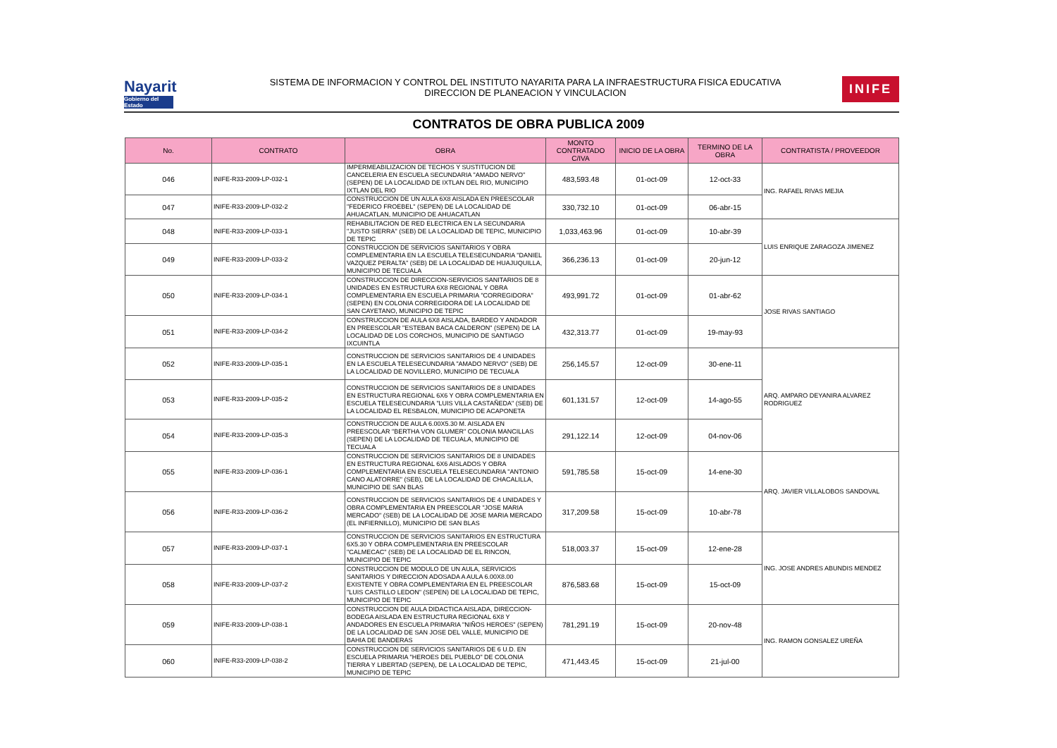Nayarit
Gobierno del Estado
SISTEMA DE INFORMACION Y CONTROL DEL INSTITUTO NAYARITA PARA LA INFRAESTRUCTURA FISICA EDUCATIVA
DIRECCION DE PLANEACION Y VINCULACION
INIFE
CONTRATOS DE OBRA PUBLICA 2009
| No. | CONTRATO | OBRA | MONTO CONTRATADO C/IVA | INICIO DE LA OBRA | TERMINO DE LA OBRA | CONTRATISTA / PROVEEDOR |
| --- | --- | --- | --- | --- | --- | --- |
| 046 | INIFE-R33-2009-LP-032-1 | IMPERMEABILIZACION DE TECHOS Y SUSTITUCION DE CANCELERIA EN ESCUELA SECUNDARIA "AMADO NERVO" (SEPEN) DE LA LOCALIDAD DE IXTLAN DEL RIO, MUNICIPIO IXTLAN DEL RIO | 483,593.48 | 01-oct-09 | 12-oct-33 | ING. RAFAEL RIVAS MEJIA |
| 047 | INIFE-R33-2009-LP-032-2 | CONSTRUCCION DE UN AULA 6X8 AISLADA EN PREESCOLAR "FEDERICO FROEBEL" (SEPEN) DE LA LOCALIDAD DE AHUACATLAN, MUNICIPIO DE AHUACATLAN | 330,732.10 | 01-oct-09 | 06-abr-15 | |
| 048 | INIFE-R33-2009-LP-033-1 | REHABILITACION DE RED ELECTRICA EN LA SECUNDARIA "JUSTO SIERRA" (SEB) DE LA LOCALIDAD DE TEPIC, MUNICIPIO DE TEPIC | 1,033,463.96 | 01-oct-09 | 10-abr-39 | LUIS ENRIQUE ZARAGOZA JIMENEZ |
| 049 | INIFE-R33-2009-LP-033-2 | CONSTRUCCION DE SERVICIOS SANITARIOS Y OBRA COMPLEMENTARIA EN LA ESCUELA TELESECUNDARIA "DANIEL VAZQUEZ PERALTA" (SEB) DE LA LOCALIDAD DE HUAJUQUILLA, MUNICIPIO DE TECUALA | 366,236.13 | 01-oct-09 | 20-jun-12 | |
| 050 | INIFE-R33-2009-LP-034-1 | CONSTRUCCION DE DIRECCION-SERVICIOS SANITARIOS DE 8 UNIDADES EN ESTRUCTURA 6X8 REGIONAL Y OBRA COMPLEMENTARIA EN ESCUELA PRIMARIA "CORREGIDORA" (SEPEN) EN COLONIA CORREGIDORA DE LA LOCALIDAD DE SAN CAYETANO, MUNICIPIO DE TEPIC | 493,991.72 | 01-oct-09 | 01-abr-62 | JOSE RIVAS SANTIAGO |
| 051 | INIFE-R33-2009-LP-034-2 | CONSTRUCCION DE AULA 6X8 AISLADA, BARDEO Y ANDADOR EN PREESCOLAR "ESTEBAN BACA CALDERON" (SEPEN) DE LA LOCALIDAD DE LOS CORCHOS, MUNICIPIO DE SANTIAGO IXCUINTLA | 432,313.77 | 01-oct-09 | 19-may-93 | |
| 052 | INIFE-R33-2009-LP-035-1 | CONSTRUCCION DE SERVICIOS SANITARIOS DE 4 UNIDADES EN LA ESCUELA TELESECUNDARIA "AMADO NERVO" (SEB) DE LA LOCALIDAD DE NOVILLERO, MUNICIPIO DE TECUALA | 256,145.57 | 12-oct-09 | 30-ene-11 | ARQ. AMPARO DEYANIRA ALVAREZ RODRIGUEZ |
| 053 | INIFE-R33-2009-LP-035-2 | CONSTRUCCION DE SERVICIOS SANITARIOS DE 8 UNIDADES EN ESTRUCTURA REGIONAL 6X6 Y OBRA COMPLEMENTARIA EN ESCUELA TELESECUNDARIA "LUIS VILLA CASTAÑEDA" (SEB) DE LA LOCALIDAD EL RESBALON, MUNICIPIO DE ACAPONETA | 601,131.57 | 12-oct-09 | 14-ago-55 | |
| 054 | INIFE-R33-2009-LP-035-3 | CONSTRUCCION DE AULA 6.00X5.30 M. AISLADA EN PREESCOLAR "BERTHA VON GLUMER" COLONIA MANCILLAS (SEPEN) DE LA LOCALIDAD DE TECUALA, MUNICIPIO DE TECUALA | 291,122.14 | 12-oct-09 | 04-nov-06 | |
| 055 | INIFE-R33-2009-LP-036-1 | CONSTRUCCION DE SERVICIOS SANITARIOS DE 8 UNIDADES EN ESTRUCTURA REGIONAL 6X6 AISLADOS Y OBRA COMPLEMENTARIA EN ESCUELA TELESECUNDARIA "ANTONIO CANO ALATORRE" (SEB), DE LA LOCALIDAD DE CHACALILLA, MUNICIPIO DE SAN BLAS | 591,785.58 | 15-oct-09 | 14-ene-30 | ARQ. JAVIER VILLALOBOS SANDOVAL |
| 056 | INIFE-R33-2009-LP-036-2 | CONSTRUCCION DE SERVICIOS SANITARIOS DE 4 UNIDADES Y OBRA COMPLEMENTARIA EN PREESCOLAR "JOSE MARIA MERCADO" (SEB) DE LA LOCALIDAD DE JOSE MARIA MERCADO (EL INFIERNILLO), MUNICIPIO DE SAN BLAS | 317,209.58 | 15-oct-09 | 10-abr-78 | |
| 057 | INIFE-R33-2009-LP-037-1 | CONSTRUCCION DE SERVICIOS SANITARIOS EN ESTRUCTURA 6X5.30 Y OBRA COMPLEMENTARIA EN PREESCOLAR "CALMECAC" (SEB) DE LA LOCALIDAD DE EL RINCON, MUNICIPIO DE TEPIC | 518,003.37 | 15-oct-09 | 12-ene-28 | ING. JOSE ANDRES ABUNDIS MENDEZ |
| 058 | INIFE-R33-2009-LP-037-2 | CONSTRUCCION DE MODULO DE UN AULA, SERVICIOS SANITARIOS Y DIRECCION ADOSADA A AULA 6.00X8.00 EXISTENTE Y OBRA COMPLEMENTARIA EN EL PREESCOLAR "LUIS CASTILLO LEDON" (SEPEN) DE LA LOCALIDAD DE TEPIC, MUNICIPIO DE TEPIC | 876,583.68 | 15-oct-09 | 15-oct-09 | |
| 059 | INIFE-R33-2009-LP-038-1 | CONSTRUCCION DE AULA DIDACTICA AISLADA, DIRECCION-BODEGA AISLADA EN ESTRUCTURA REGIONAL 6X8 Y ANDADORES EN ESCUELA PRIMARIA "NIÑOS HEROES" (SEPEN) DE LA LOCALIDAD DE SAN JOSE DEL VALLE, MUNICIPIO DE BAHIA DE BANDERAS | 781,291.19 | 15-oct-09 | 20-nov-48 | ING. RAMON GONSALEZ UREÑA |
| 060 | INIFE-R33-2009-LP-038-2 | CONSTRUCCION DE SERVICIOS SANITARIOS DE 6 U.D. EN ESCUELA PRIMARIA "HEROES DEL PUEBLO" DE COLONIA TIERRA Y LIBERTAD (SEPEN), DE LA LOCALIDAD DE TEPIC, MUNICIPIO DE TEPIC | 471,443.45 | 15-oct-09 | 21-jul-00 | |